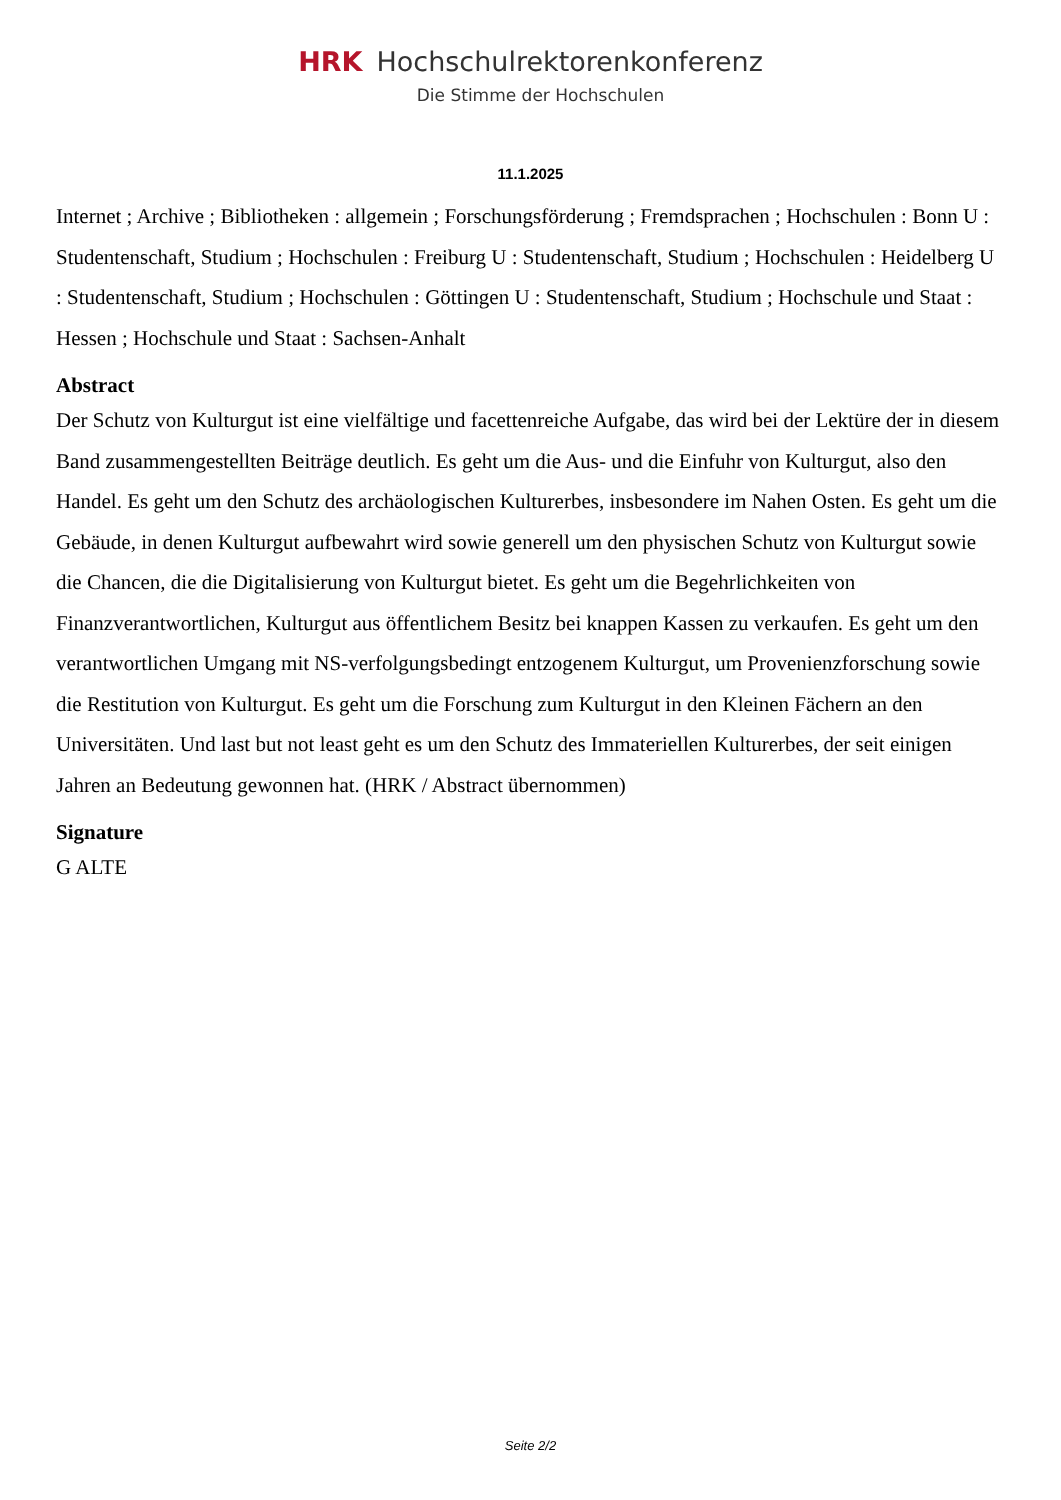HRK Hochschulrektorenkonferenz
Die Stimme der Hochschulen
11.1.2025
Internet ; Archive ; Bibliotheken : allgemein ; Forschungsförderung ; Fremdsprachen ; Hochschulen : Bonn U : Studentenschaft, Studium ; Hochschulen : Freiburg U : Studentenschaft, Studium ; Hochschulen : Heidelberg U : Studentenschaft, Studium ; Hochschulen : Göttingen U : Studentenschaft, Studium ; Hochschule und Staat : Hessen ; Hochschule und Staat : Sachsen-Anhalt
Abstract
Der Schutz von Kulturgut ist eine vielfältige und facettenreiche Aufgabe, das wird bei der Lektüre der in diesem Band zusammengestellten Beiträge deutlich. Es geht um die Aus- und die Einfuhr von Kulturgut, also den Handel. Es geht um den Schutz des archäologischen Kulturerbes, insbesondere im Nahen Osten. Es geht um die Gebäude, in denen Kulturgut aufbewahrt wird sowie generell um den physischen Schutz von Kulturgut sowie die Chancen, die die Digitalisierung von Kulturgut bietet. Es geht um die Begehrlichkeiten von Finanzverantwortlichen, Kulturgut aus öffentlichem Besitz bei knappen Kassen zu verkaufen. Es geht um den verantwortlichen Umgang mit NS-verfolgungsbedingt entzogenem Kulturgut, um Provenienzforschung sowie die Restitution von Kulturgut. Es geht um die Forschung zum Kulturgut in den Kleinen Fächern an den Universitäten. Und last but not least geht es um den Schutz des Immateriellen Kulturerbes, der seit einigen Jahren an Bedeutung gewonnen hat. (HRK / Abstract übernommen)
Signature
G ALTE
Seite 2/2